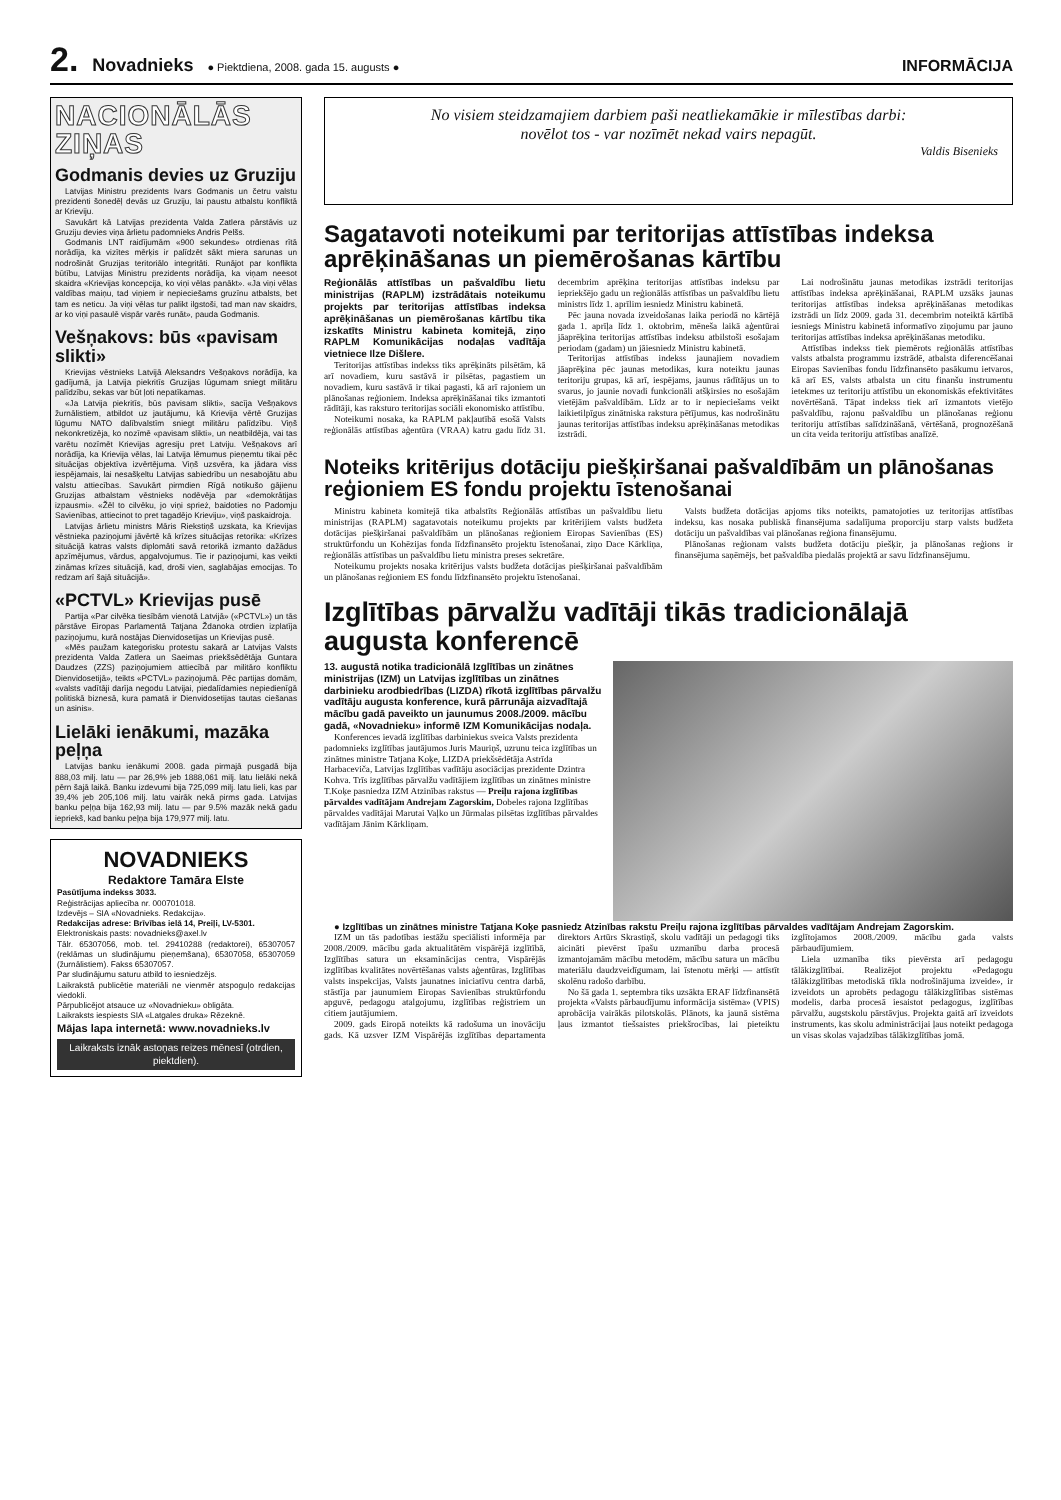2. Novadnieks ● Piektdiena, 2008. gada 15. augusts ● INFORMĀCIJA
NACIONĀLĀS ZIŅAS
Godmanis devies uz Gruziju
Latvijas Ministru prezidents Ivars Godmanis un četru valstu prezidenti šonedēļ devās uz Gruziju, lai paustu atbalstu konfliktā ar Krieviju.
Savukārt kā Latvijas prezidenta Valda Zatlera pārstāvis uz Gruziju devies viņa ārlietu padomnieks Andris Pelšs.
Godmanis LNT raidījumām «900 sekundes» otrdienas rītā norādīja, ka vizītes mērķis ir palīdzēt sākt miera sarunas un nodrošināt Gruzijas teritoriālo integritāti. Runājot par konflikta būtību, Latvijas Ministru prezidents norādīja, ka viņam neesot skaidra «Krievijas koncepcija, ko viņi vēlas panākt». «Ja viņi vēlas valdības maiņu, tad viņiem ir nepieciešams gruzīnu atbalsts, bet tam es neticu. Ja viņi vēlas tur palikt ilgstoši, tad man nav skaidrs, ar ko viņi pasaulē vispār varēs runāt», pauda Godmanis.
Vešņakovs: būs «pavisam slikti»
Krievijas vēstnieks Latvijā Aleksandrs Vešņakovs norādīja, ka gadījumā, ja Latvija piekritīs Gruzijas lūgumam sniegt militāru palīdzību, sekas var būt ļoti nepatīkamas.
«Ja Latvija piekritīs, būs pavisam slikti», sacīja Vešņakovs žurnālistiem, atbildot uz jautājumu, kā Krievija vērtē Gruzijas lūgumu NATO dalībvalstīm sniegt militāru palīdzību. Viņš nekonkretizēja, ko nozīmē «pavisam slikti», un neatbildēja, vai tas varētu nozīmēt Krievijas agresiju pret Latviju. Vešņakovs arī norādīja, ka Krievija vēlas, lai Latvija lēmumus pieņemtu tikai pēc situācijas objektīva izvērtējuma. Viņš uzsvēra, ka jādara viss iespējamais, lai nesašķeltu Latvijas sabiedrību un nesabojātu abu valstu attiecības. Savukārt pirmdien Rīgā notikušo gājienu Gruzijas atbalstam vēstnieks nodēvēja par «demokrātijas izpausmi». «Žēl to cilvēku, jo viņi sprież, baidoties no Padomju Savienības, attiecinot to pret tagadējo Krieviju», viņš paskaidroja.
Latvijas ārlietu ministrs Māris Riekstiņš uzskata, ka Krievijas vēstnieka paziņojumi jāvērtē kā krīzes situācijas retorika: «Krīzes situācijā katras valsts diplomāti savā retorikā izmanto dažādus apzīmējumus, vārdus, apgalvojumus. Tie ir paziņojumi, kas veikti zināmas krīzes situācijā, kad, droši vien, saglabājas emocijas. To redzam arī šajā situācijā».
«PCTVL» Krievijas pusē
Partija «Par cilvēka tiesībām vienotā Latvijā» («PCTVL») un tās pārstāve Eiropas Parlamentā Tatjana Ždanoka otrdien izplatīja paziņojumu, kurā nostājas Dienvidosetijas un Krievijas pusē.
«Mēs paužam kategorisku protestu sakarā ar Latvijas Valsts prezidenta Valda Zatlera un Saeimas priekšsēdētāja Guntara Daudzes (ZZS) paziņojumiem attiecībā par militāro konfliktu Dienvidosetijā», teikts «PCTVL» paziņojumā. Pēc partijas domām, «valsts vadītāji darīja negodu Latvijai, piedalīdamies nepiedienīgā politiskā biznesā, kura pamatā ir Dienvidosetijas tautas ciešanas un asinis».
Lielāki ienākumi, mazāka peļņa
Latvijas banku ienākumi 2008. gada pirmajā pusgadā bija 888,03 milj. latu — par 26,9% jeb 1888,061 milj. latu lielāki nekā pērn šajā laikā. Banku izdevumi bija 725,099 milj. latu lieli, kas par 39,4% jeb 205,106 milj. latu vairāk nekā pirms gada. Latvijas banku peļņa bija 162,93 milj. latu — par 9.5% mazāk nekā gadu iepriekš, kad banku peļņa bija 179,977 milj. latu.
NOVADNIEKS
Redaktore Tamāra Elste
Pasūtījuma indekss 3033.
Reģistrācijas apliecība nr. 000701018.
Izdevējs – SIA «Novadnieks. Redakcija».
Redakcijas adrese: Brīvības ielā 14, Preiļi, LV-5301.
Elektroniskais pasts: novadnieks@axel.lv
Tālr. 65307056, mob. tel. 29410288 (redaktorei), 65307057 (reklāmas un sludinājumu pieņemšana), 65307058, 65307059 (žurnālistiem). Fakss 65307057.
Par sludinājumu saturu atbild to iesniedzējs.
Laikrakstā publicētie materiāli ne vienmēr atspoguļo redakcijas viedokli.
Pārpublicējot atsauce uz «Novadnieku» obligāta.
Laikraksts iespiests SIA «Latgales druka» Rēzeknē.
Mājas lapa internetā: www.novadnieks.lv
Laikraksts iznāk astoņas reizes mēnesī (otrdien, piektdien).
No visiem steidzamajiem darbiem paši neatliekamākie ir mīlestības darbi:
novēlot tos - var nozīmēt nekad vairs nepagūt.
Valdis Bisenieks
Sagatavoti noteikumi par teritorijas attīstības indeksa aprēķināšanas un piemērošanas kārtību
Reģionālās attīstības un pašvaldību lietu ministrijas (RAPLM) izstrādātais noteikumu projekts par teritorijas attīstības indeksa aprēķināšanas un piemērošanas kārtību tika izskatīts Ministru kabineta komitejā, ziņo RAPLM Komunikācijas nodaļas vadītāja vietniece Ilze Dišlere.
Teritorijas attīstības indekss tiks aprēķināts pilsētām, kā arī novadiem, kuru sastāvā ir pilsētas, pagastiem un novadiem, kuru sastāvā ir tikai pagasti, kā arī rajoniem un plānošanas reģioniem. Indeksa aprēķināšanai tiks izmantoti rādītāji, kas raksturo teritorijas sociāli ekonomisko attīstību.
Noteikumi nosaka, ka RAPLM pakļautībā esošā Valsts reģionālās attīstības aģentūra (VRAA) katru gadu līdz 31. decembrim aprēķina teritorijas attīstības indeksu par iepriekšējo gadu un reģionālās attīstības un pašvaldību lietu ministrs līdz 1. aprīlim iesniedz Ministru kabinetā.
Pēc jauna novada izveidošanas laika periodā no kārtējā gada 1. aprīļa līdz 1. oktobrim, mēneša laikā aģentūrai jāaprēķina teritorijas attīstības indeksu atbilstoši esošajam periodam (gadam) un jāiesniedz Ministru kabinetā.
Teritorijas attīstības indekss jaunajiem novadiem jāaprēķina pēc jaunas metodikas, kura noteiktu jaunas teritoriju grupas, kā arī, iespējams, jaunus rādītājus un to svarus, jo jaunie novadi funkcionāli atšķirsies no esošajām vietējām pašvaldībām. Līdz ar to ir nepieciešams veikt laikietilpīgus zinātniska rakstura pētījumus, kas nodrošinātu jaunas teritorijas attīstības indeksu aprēķināšanas metodikas izstrādi.
Lai nodrošinātu jaunas metodikas izstrādi teritorijas attīstības indeksa aprēķināšanai, RAPLM uzsāks jaunas teritorijas attīstības indeksa aprēķināšanas metodikas izstrādi un līdz 2009. gada 31. decembrim noteiktā kārtībā iesniegs Ministru kabinetā informatīvo ziņojumu par jauno teritorijas attīstības indeksa aprēķināšanas metodiku.
Attīstības indekss tiek piemērots reģionālās attīstības valsts atbalsta programmu izstrādē, atbalsta diferencēšanai Eiropas Savienības fondu līdzfinansēto pasākumu ietvaros, kā arī ES, valsts atbalsta un citu finanšu instrumentu ietekmes uz teritoriju attīstību un ekonomiskās efektivitātes novērtēšanā. Tāpat indekss tiek arī izmantots vietējo pašvaldību, rajonu pašvaldību un plānošanas reģionu teritoriju attīstības salīdzināšanā, vērtēšanā, prognozēšanā un cita veida teritoriju attīstības analīzē.
Noteiks kritērijus dotāciju piešķiršanai pašvaldībām un plānošanas reģioniem ES fondu projektu īstenošanai
Ministru kabineta komitejā tika atbalstīts Reģionālās attīstības un pašvaldību lietu ministrijas (RAPLM) sagatavotais noteikumu projekts par kritērijiem valsts budžeta dotācijas piešķiršanai pašvaldībām un plānošanas reģioniem Eiropas Savienības (ES) struktūrfondu un Kohēzijas fonda līdzfinansēto projektu īstenošanai, ziņo Dace Kārkliņa, reģionālās attīstības un pašvaldību lietu ministra preses sekretāre.
Noteikumu projekts nosaka kritērijus valsts budžeta dotācijas piešķiršanai pašvaldībām un plānošanas reģioniem ES fondu līdzfinansēto projektu īstenošanai.
Valsts budžeta dotācijas apjoms tiks noteikts, pamatojoties uz teritorijas attīstības indeksu, kas nosaka publiskā finansējuma sadalījuma proporciju starp valsts budžeta dotāciju un pašvaldības vai plānošanas reģiona finansējumu.
Plānošanas reģionam valsts budžeta dotāciju piešķir, ja plānošanas reģions ir finansējuma saņēmējs, bet pašvaldība piedalās projektā ar savu līdzfinansējumu.
Izglītības pārvalžu vadītāji tikās tradicionālajā augusta konferencē
13. augustā notika tradicionālā Izglītības un zinātnes ministrijas (IZM) un Latvijas izglītības un zinātnes darbinieku arodbiedrības (LIZDA) rīkotā izglītības pārvalžu vadītāju augusta konference, kurā pārrunāja aizvadītajā mācību gadā paveikto un jaunumus 2008./2009. mācību gadā, «Novadnieku» informē IZM Komunikācijas nodaļa.
Konferences ievadā izglītības darbiniekus sveica Valsts prezidenta padomnieks izglītības jautājumos Juris Mauriņš, uzrunu teica izglītības un zinātnes ministre Tatjana Koķe, LIZDA priekšsēdētāja Astrīda Harbaceviča, Latvijas Izglītības vadītāju asociācijas prezidente Dzintra Kohva. Trīs izglītības pārvalžu vadītājiem izglītības un zinātnes ministre T.Koķe pasniedza IZM Atzinības rakstus — Preiļu rajona izglītības pārvaldes vadītājam Andrejam Zagorskim, Dobeles rajona Izglītības pārvaldes vadītājai Marutai Vaļko un Jūrmalas pilsētas izglītības pārvaldes vadītājam Jānim Kārkliņam.
● Izglītības un zinātnes ministre Tatjana Koķe pasniedz Atzinības rakstu Preiļu rajona izglītības pārvaldes vadītājam Andrejam Zagorskim.
IZM un tās padotības iestāžu speciālisti informēja par 2008./2009. mācību gada aktualitātēm vispārējā izglītībā, Izglītības satura un eksaminācijas centra, Vispārējās izglītības kvalitātes novērtēšanas valsts aģentūras, Izglītības valsts inspekcijas, Valsts jaunatnes iniciatīvu centra darbā, stāstīja par jaunumiem Eiropas Savienības struktūrfondu apguvē, pedagogu atalgojumu, izglītības reģistriem un citiem jautājumiem.
2009. gads Eiropā noteikts kā radošuma un inovāciju gads. Kā uzsver IZM Vispārējās izglītības departamenta direktors Artūrs Skrastiņš, skolu vadītāji un pedagogi tiks aicināti pievērst īpašu uzmanību darba procesā izmantojamām mācību metodēm, mācību satura un mācību materiālu daudzveidīgumam, lai īstenotu mērķi — attīstīt skolēnu radošo darbību.
No šā gada 1. septembra tiks uzsākta ERAF līdzfinansētā projekta «Valsts pārbaudījumu informācija sistēma» (VPIS) aprobācija vairākās pilotskolās. Plānots, ka jaunā sistēma ļaus izmantot tiešsaistes priekšrocības, lai pieteiktu izglītojamos 2008./2009. mācību gada valsts pārbaudījumiem.
Liela uzmanība tiks pievērsta arī pedagogu tālākizglītībai. Realizējot projektu «Pedagogu tālākizglītības metodiskā tīkla nodrošinājuma izveide», ir izveidots un aprobēts pedagogu tālākizglītības sistēmas modelis, darba procesā iesaistot pedagogus, izglītības pārvalžu, augstskolu pārstāvjus. Projekta gaitā arī izveidots instruments, kas skolu administrācijai ļaus noteikt pedagoga un visas skolas vajadzības tālākizglītības jomā.